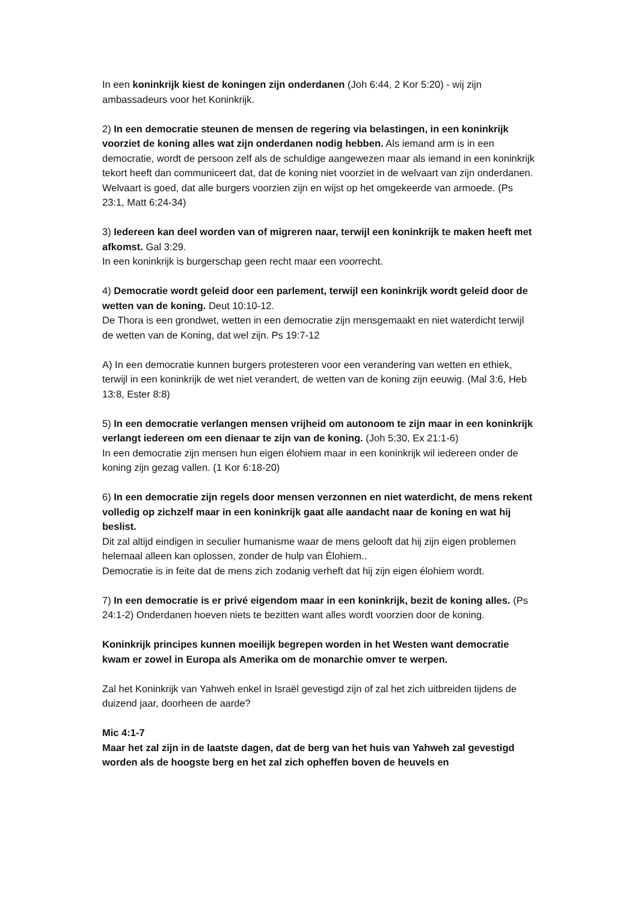In een koninkrijk kiest de koningen zijn onderdanen (Joh 6:44, 2 Kor 5:20) - wij zijn ambassadeurs voor het Koninkrijk.
2) In een democratie steunen de mensen de regering via belastingen, in een koninkrijk voorziet de koning alles wat zijn onderdanen nodig hebben. Als iemand arm is in een democratie, wordt de persoon zelf als de schuldige aangewezen maar als iemand in een koninkrijk tekort heeft dan communiceert dat, dat de koning niet voorziet in de welvaart van zijn onderdanen. Welvaart is goed, dat alle burgers voorzien zijn en wijst op het omgekeerde van armoede. (Ps 23:1, Matt 6:24-34)
3) Iedereen kan deel worden van of migreren naar, terwijl een koninkrijk te maken heeft met afkomst. Gal 3:29.
In een koninkrijk is burgerschap geen recht maar een voorrecht.
4) Democratie wordt geleid door een parlement, terwijl een koninkrijk wordt geleid door de wetten van de koning. Deut 10:10-12.
De Thora is een grondwet, wetten in een democratie zijn mensgemaakt en niet waterdicht terwijl de wetten van de Koning, dat wel zijn. Ps 19:7-12
A) In een democratie kunnen burgers protesteren voor een verandering van wetten en ethiek, terwijl in een koninkrijk de wet niet verandert, de wetten van de koning zijn eeuwig. (Mal 3:6, Heb 13:8, Ester 8:8)
5) In een democratie verlangen mensen vrijheid om autonoom te zijn maar in een koninkrijk verlangt iedereen om een dienaar te zijn van de koning. (Joh 5:30, Ex 21:1-6)
In een democratie zijn mensen hun eigen élohiem maar in een koninkrijk wil iedereen onder de koning zijn gezag vallen. (1 Kor 6:18-20)
6) In een democratie zijn regels door mensen verzonnen en niet waterdicht, de mens rekent volledig op zichzelf maar in een koninkrijk gaat alle aandacht naar de koning en wat hij beslist.
Dit zal altijd eindigen in seculier humanisme waar de mens gelooft dat hij zijn eigen problemen helemaal alleen kan oplossen, zonder de hulp van Élohiem..
Democratie is in feite dat de mens zich zodanig verheft dat hij zijn eigen élohiem wordt.
7) In een democratie is er privé eigendom maar in een koninkrijk, bezit de koning alles. (Ps 24:1-2) Onderdanen hoeven niets te bezitten want alles wordt voorzien door de koning.
Koninkrijk principes kunnen moeilijk begrepen worden in het Westen want democratie kwam er zowel in Europa als Amerika om de monarchie omver te werpen.
Zal het Koninkrijk van Yahweh enkel in Israël gevestigd zijn of zal het zich uitbreiden tijdens de duizend jaar, doorheen de aarde?
Mic 4:1-7
Maar het zal zijn in de laatste dagen, dat de berg van het huis van Yahweh zal gevestigd worden als de hoogste berg en het zal zich opheffen boven de heuvels en